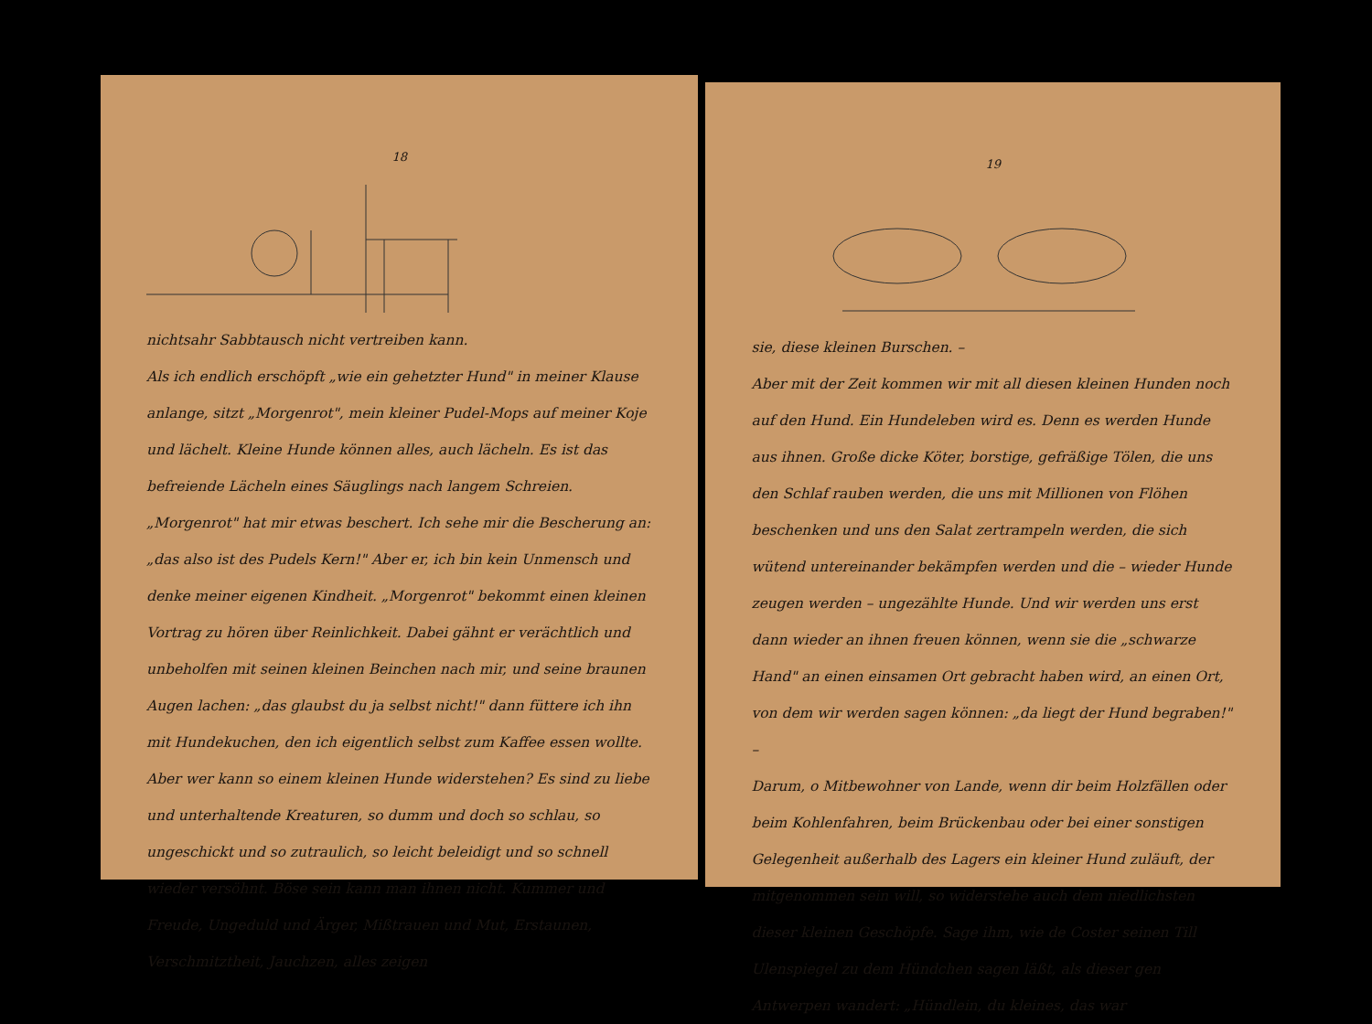18
nichtsahr Sabbtausch nicht vertreiben kann.
Als ich endlich erschöpft „wie ein gehetzter Hund" in meiner Klause anlange, sitzt „Morgenrot", mein kleiner Pudel-Mops auf meiner Koje und lächelt. Kleine Hunde können alles, auch lächeln. Es ist das befreiende Lächeln eines Säuglings nach langem Schreien. „Morgenrot" hat mir etwas beschert. Ich sehe mir die Bescherung an: „das also ist des Pudels Kern!" Aber er, ich bin kein Unmensch und denke meiner eigenen Kindheit. „Morgenrot" bekommt einen kleinen Vortrag zu hören über Reinlichkeit. Dabei gähnt er verächtlich und unbeholfen mit seinen kleinen Beinchen nach mir, und seine braunen Augen lachen: „das glaubst du ja selbst nicht!" dann füttere ich ihn mit Hundekuchen, den ich eigentlich selbst zum Kaffee essen wollte. Aber wer kann so einem kleinen Hunde widerstehen? Es sind zu liebe und unterhaltende Kreaturen, so dumm und doch so schlau, so ungeschickt und so zutraulich, so leicht beleidigt und so schnell wieder versöhnt. Böse sein kann man ihnen nicht. Kummer und Freude, Ungeduld und Ärger, Mißtrauen und Mut, Erstaunen, Verschmitztheit, Jauchzen, alles zeigen
19
sie, diese kleinen Burschen. –
Aber mit der Zeit kommen wir mit all diesen kleinen Hunden noch auf den Hund. Ein Hundeleben wird es. Denn es werden Hunde aus ihnen. Große dicke Köter, borstige, gefräßige Tölen, die uns den Schlaf rauben werden, die uns mit Millionen von Flöhen beschenken und uns den Salat zertrampeln werden, die sich wütend untereinander bekämpfen werden und die – wieder Hunde zeugen werden – ungezählte Hunde. Und wir werden uns erst dann wieder an ihnen freuen können, wenn sie die „schwarze Hand" an einen einsamen Ort gebracht haben wird, an einen Ort, von dem wir werden sagen können: „da liegt der Hund begraben!" –
Darum, o Mitbewohner von Lande, wenn dir beim Holzfällen oder beim Kohlenfahren, beim Brückenbau oder bei einer sonstigen Gelegenheit außerhalb des Lagers ein kleiner Hund zuläuft, der mitgenommen sein will, so widerstehe auch dem niedlichsten dieser kleinen Geschöpfe. Sage ihm, wie de Coster seinen Till Ulenspiegel zu dem Hündchen sagen läßt, als dieser gen Antwerpen wandert: „Hündlein, du kleines, das war